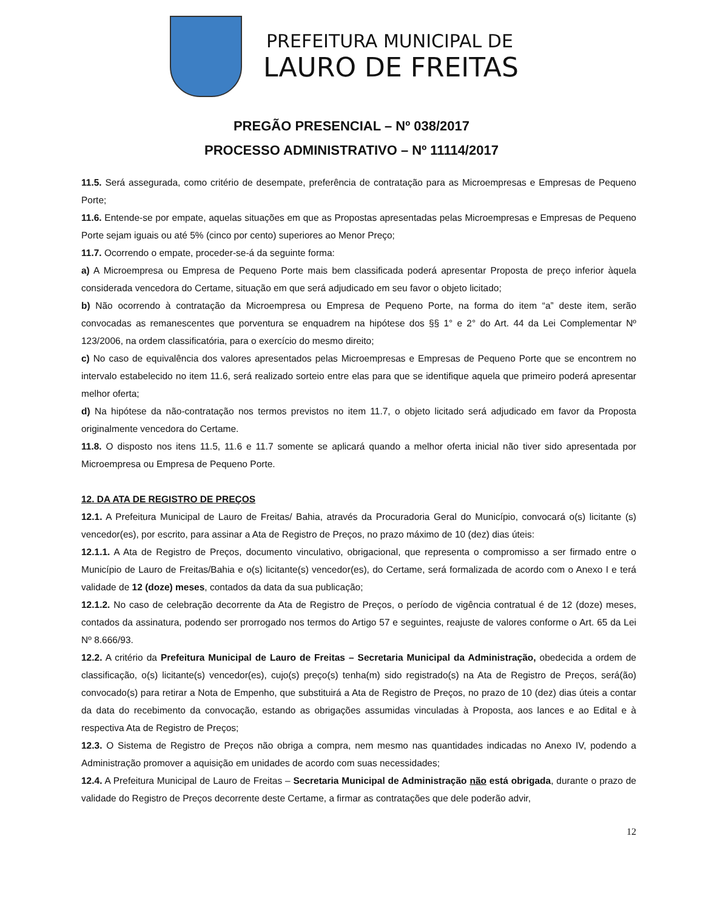PREFEITURA MUNICIPAL DE
LAURO DE FREITAS
PREGÃO PRESENCIAL – Nº 038/2017
PROCESSO ADMINISTRATIVO – Nº 11114/2017
11.5. Será assegurada, como critério de desempate, preferência de contratação para as Microempresas e Empresas de Pequeno Porte;
11.6. Entende-se por empate, aquelas situações em que as Propostas apresentadas pelas Microempresas e Empresas de Pequeno Porte sejam iguais ou até 5% (cinco por cento) superiores ao Menor Preço;
11.7. Ocorrendo o empate, proceder-se-á da seguinte forma:
a) A Microempresa ou Empresa de Pequeno Porte mais bem classificada poderá apresentar Proposta de preço inferior àquela considerada vencedora do Certame, situação em que será adjudicado em seu favor o objeto licitado;
b) Não ocorrendo à contratação da Microempresa ou Empresa de Pequeno Porte, na forma do item “a” deste item, serão convocadas as remanescentes que porventura se enquadrem na hipótese dos §§ 1° e 2° do Art. 44 da Lei Complementar Nº 123/2006, na ordem classificatória, para o exercício do mesmo direito;
c) No caso de equivalência dos valores apresentados pelas Microempresas e Empresas de Pequeno Porte que se encontrem no intervalo estabelecido no item 11.6, será realizado sorteio entre elas para que se identifique aquela que primeiro poderá apresentar melhor oferta;
d) Na hipótese da não-contratação nos termos previstos no item 11.7, o objeto licitado será adjudicado em favor da Proposta originalmente vencedora do Certame.
11.8. O disposto nos itens 11.5, 11.6 e 11.7 somente se aplicará quando a melhor oferta inicial não tiver sido apresentada por Microempresa ou Empresa de Pequeno Porte.
12. DA ATA DE REGISTRO DE PREÇOS
12.1. A Prefeitura Municipal de Lauro de Freitas/ Bahia, através da Procuradoria Geral do Município, convocará o(s) licitante (s) vencedor(es), por escrito, para assinar a Ata de Registro de Preços, no prazo máximo de 10 (dez) dias úteis:
12.1.1. A Ata de Registro de Preços, documento vinculativo, obrigacional, que representa o compromisso a ser firmado entre o Município de Lauro de Freitas/Bahia e o(s) licitante(s) vencedor(es), do Certame, será formalizada de acordo com o Anexo I e terá validade de 12 (doze) meses, contados da data da sua publicação;
12.1.2. No caso de celebração decorrente da Ata de Registro de Preços, o período de vigência contratual é de 12 (doze) meses, contados da assinatura, podendo ser prorrogado nos termos do Artigo 57 e seguintes, reajuste de valores conforme o Art. 65 da Lei Nº 8.666/93.
12.2. A critério da Prefeitura Municipal de Lauro de Freitas – Secretaria Municipal da Administração, obedecida a ordem de classificação, o(s) licitante(s) vencedor(es), cujo(s) preço(s) tenha(m) sido registrado(s) na Ata de Registro de Preços, será(ão) convocado(s) para retirar a Nota de Empenho, que substituirá a Ata de Registro de Preços, no prazo de 10 (dez) dias úteis a contar da data do recebimento da convocação, estando as obrigações assumidas vinculadas à Proposta, aos lances e ao Edital e à respectiva Ata de Registro de Preços;
12.3. O Sistema de Registro de Preços não obriga a compra, nem mesmo nas quantidades indicadas no Anexo IV, podendo a Administração promover a aquisição em unidades de acordo com suas necessidades;
12.4. A Prefeitura Municipal de Lauro de Freitas – Secretaria Municipal de Administração não está obrigada, durante o prazo de validade do Registro de Preços decorrente deste Certame, a firmar as contratações que dele poderão advir,
12